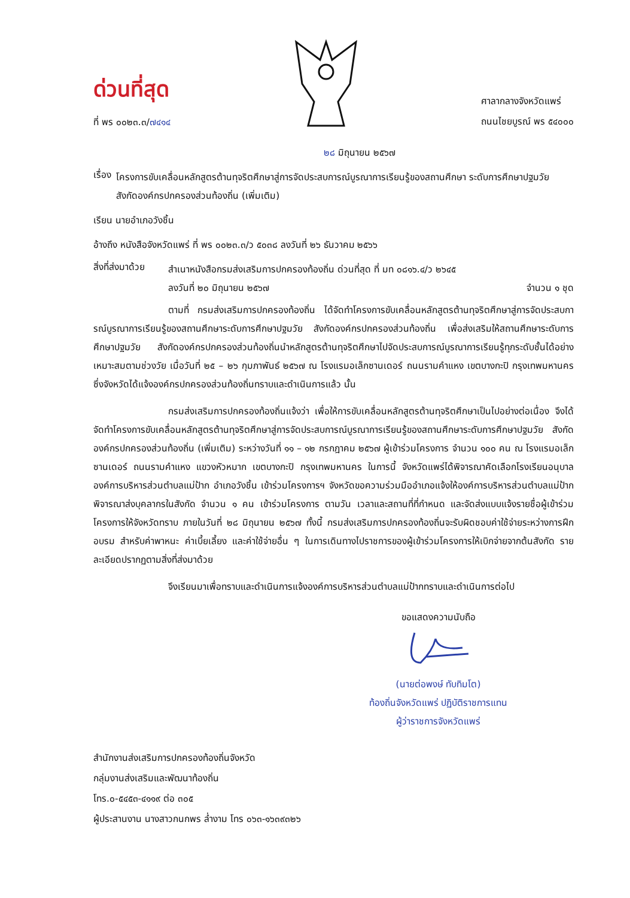ด่วนที่สุด
ที่ พร ๐๐๒๓.๓/๗๔๑๔
ศาลากลางจังหวัดแพร่
ถนนไชยบูรณ์ พร ๕๔๐๐๐
๒๘ มิถุนายน ๒๕๖๗
เรื่อง
โครงการขับเคลื่อนหลักสูตรต้านทุจริตศึกษาสู่การจัดประสบการณ์บูรณาการเรียนรู้ของสถานศึกษา ระดับการศึกษาปฐมวัย สังกัดองค์กรปกครองส่วนท้องถิ่น (เพิ่มเติม)
เรียน นายอำเภอวังชิ้น
อ้างถึง หนังสือจังหวัดแพร่ ที่ พร ๐๐๒๓.๓/ว ๕๐๓๘ ลงวันที่ ๒๖ ธันวาคม ๒๕๖๖
สิ่งที่ส่งมาด้วย
สำเนาหนังสือกรมส่งเสริมการปกครองท้องถิ่น ด่วนที่สุด ที่ มท ๐๘๑๖.๔/ว ๒๖๔๕
ลงวันที่ ๒๐ มิถุนายน ๒๕๖๗ จำนวน ๑ ชุด
ตามที่ กรมส่งเสริมการปกครองท้องถิ่น ได้จัดทำโครงการขับเคลื่อนหลักสูตรต้านทุจริตศึกษาสู่การจัดประสบการณ์บูรณาการเรียนรู้ของสถานศึกษาระดับการศึกษาปฐมวัย สังกัดองค์กรปกครองส่วนท้องถิ่น เพื่อส่งเสริมให้สถานศึกษาระดับการศึกษาปฐมวัย สังกัดองค์กรปกครองส่วนท้องถิ่นนำหลักสูตรต้านทุจริตศึกษาไปจัดประสบการณ์บูรณาการเรียนรู้ทุกระดับชั้นได้อย่างเหมาะสมตามช่วงวัย เมื่อวันที่ ๒๕ – ๒๖ กุมภาพันธ์ ๒๕๖๗ ณ โรงแรมอเล็กซานเดอร์ ถนนรามคำแหง เขตบางกะปิ กรุงเทพมหานคร ซึ่งจังหวัดได้แจ้งองค์กรปกครองส่วนท้องถิ่นทราบและดำเนินการแล้ว นั้น
กรมส่งเสริมการปกครองท้องถิ่นแจ้งว่า เพื่อให้การขับเคลื่อนหลักสูตรต้านทุจริตศึกษาเป็นไปอย่างต่อเนื่อง จึงได้จัดทำโครงการขับเคลื่อนหลักสูตรต้านทุจริตศึกษาสู่การจัดประสบการณ์บูรณาการเรียนรู้ของสถานศึกษาระดับการศึกษาปฐมวัย สังกัดองค์กรปกครองส่วนท้องถิ่น (เพิ่มเติม) ระหว่างวันที่ ๑๑ – ๑๒ กรกฎาคม ๒๕๖๗ ผู้เข้าร่วมโครงการ จำนวน ๑๐๐ คน ณ โรงแรมอเล็กซานเดอร์ ถนนรามคำแหง แขวงหัวหมาก เขตบางกะปิ กรุงเทพมหานคร ในการนี้ จังหวัดแพร่ได้พิจารณาคัดเลือกโรงเรียนอนุบาลองค์การบริหารส่วนตำบลแม่ป้าก อำเภอวังชิ้น เข้าร่วมโครงการฯ จังหวัดขอความร่วมมืออำเภอแจ้งให้องค์การบริหารส่วนตำบลแม่ป้ากพิจารณาส่งบุคลากรในสังกัด จำนวน ๑ คน เข้าร่วมโครงการ ตามวัน เวลาและสถานที่ที่กำหนด และจัดส่งแบบแจ้งรายชื่อผู้เข้าร่วมโครงการให้จังหวัดทราบ ภายในวันที่ ๒๘ มิถุนายน ๒๕๖๗ ทั้งนี้ กรมส่งเสริมการปกครองท้องถิ่นจะรับผิดชอบค่าใช้จ่ายระหว่างการฝึกอบรม สำหรับค่าพาหนะ ค่าเบี้ยเลี้ยง และค่าใช้จ่ายอื่น ๆ ในการเดินทางไปราชการของผู้เข้าร่วมโครงการให้เบิกจ่ายจากต้นสังกัด รายละเอียดปรากฏตามสิ่งที่ส่งมาด้วย
จึงเรียนมาเพื่อทราบและดำเนินการแจ้งองค์การบริหารส่วนตำบลแม่ป้ากทราบและดำเนินการต่อไป
ขอแสดงความนับถือ
(นายต่อพงษ์ ทับทิมโต)
ท้องถิ่นจังหวัดแพร่ ปฏิบัติราชการแทน
ผู้ว่าราชการจังหวัดแพร่
สำนักงานส่งเสริมการปกครองท้องถิ่นจังหวัด
กลุ่มงานส่งเสริมและพัฒนาท้องถิ่น
โทร.๐-๕๔๕๓-๔๑๑๙ ต่อ ๓๐๕
ผู้ประสานงาน นางสาวกนกพร ล่ำงาม โทร ๐๖๓-๑๖๓๙๓๒๖